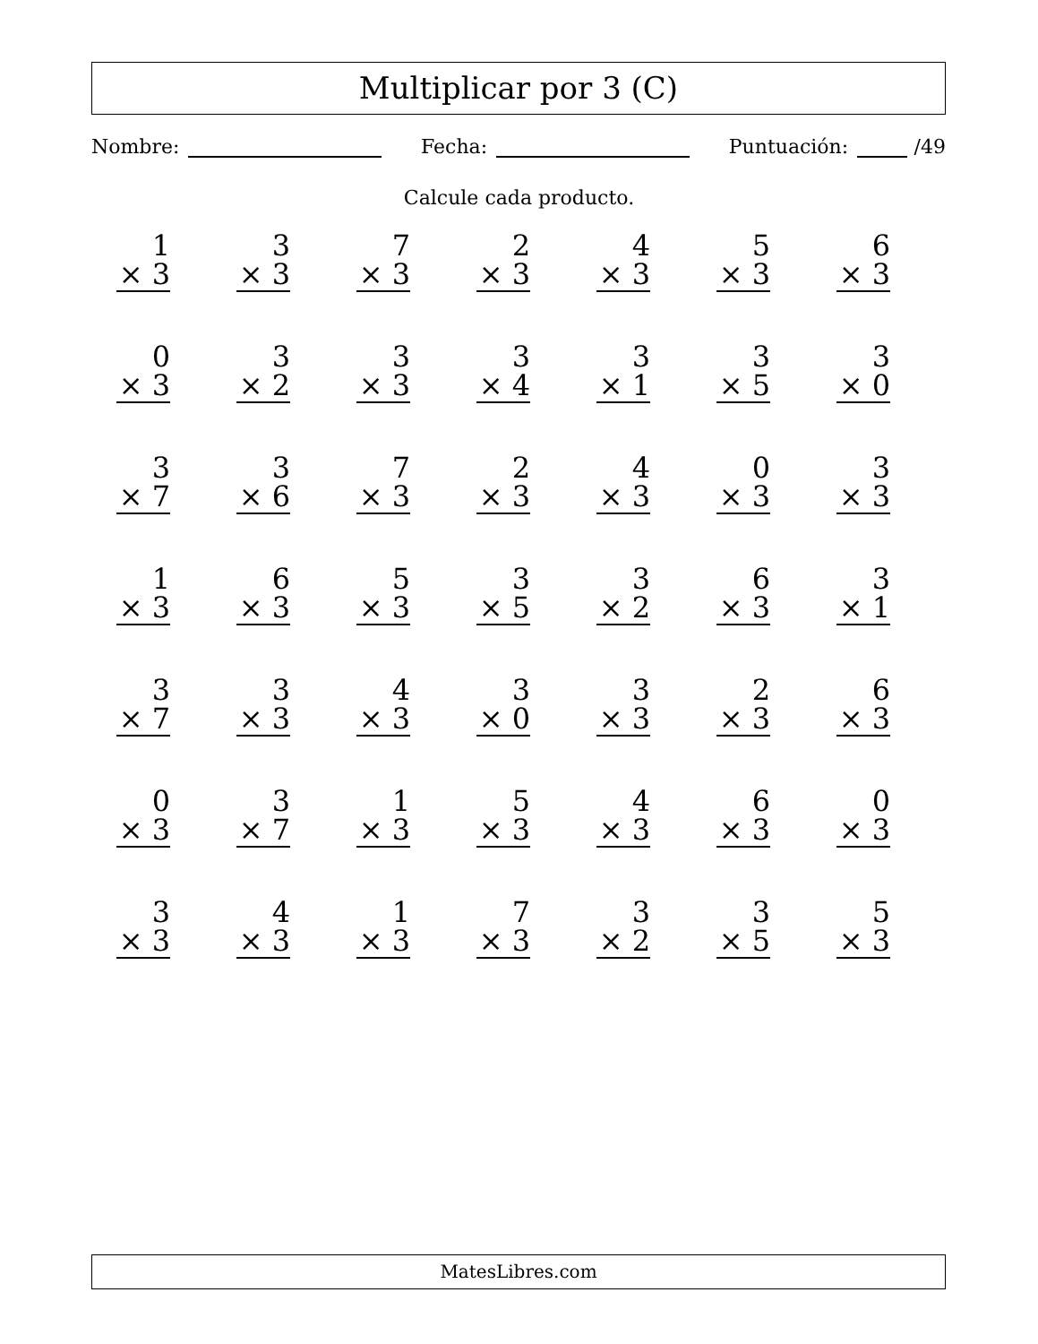Multiplicar por 3 (C)
Nombre: Fecha: Puntuación: /49
Calcule cada producto.
1
× 3
3
× 3
7
× 3
2
× 3
4
× 3
5
× 3
6
× 3
0
× 3
3
× 2
3
× 3
3
× 4
3
× 1
3
× 5
3
× 0
3
× 7
3
× 6
7
× 3
2
× 3
4
× 3
0
× 3
3
× 3
1
× 3
6
× 3
5
× 3
3
× 5
3
× 2
6
× 3
3
× 1
3
× 7
3
× 3
4
× 3
3
× 0
3
× 3
2
× 3
6
× 3
0
× 3
3
× 7
1
× 3
5
× 3
4
× 3
6
× 3
0
× 3
3
× 3
4
× 3
1
× 3
7
× 3
3
× 2
3
× 5
5
× 3
MatesLibres.com